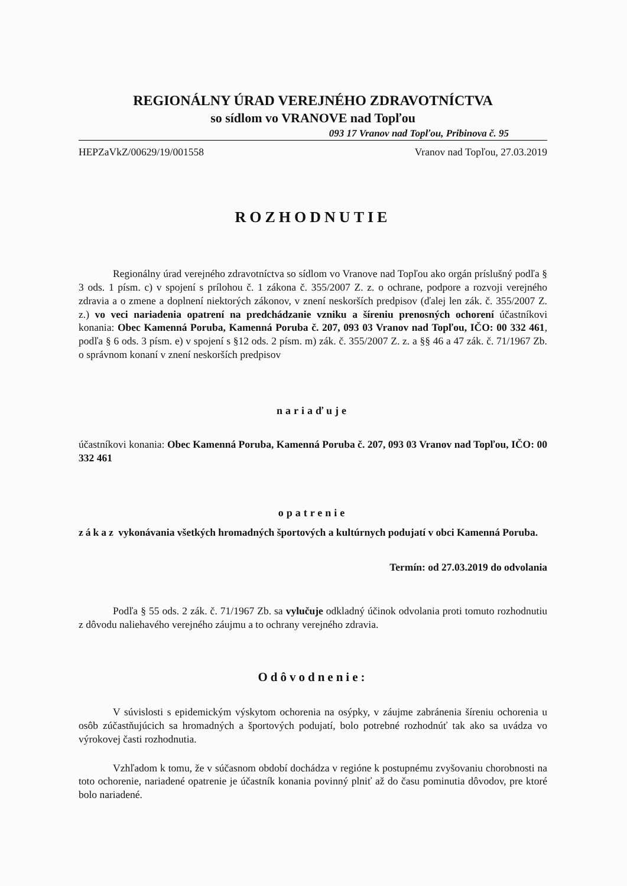REGIONÁLNY ÚRAD VEREJNÉHO ZDRAVOTNÍCTVA
so sídlom vo VRANOVE nad Topľou
093 17 Vranov nad Topľou, Pribinova č. 95
HEPZaVkZ/00629/19/001558 Vranov nad Topľou, 27.03.2019
ROZHODNUTIE
Regionálny úrad verejného zdravotníctva so sídlom vo Vranove nad Topľou ako orgán príslušný podľa § 3 ods. 1 písm. c) v spojení s prílohou č. 1 zákona č. 355/2007 Z. z. o ochrane, podpore a rozvoji verejného zdravia a o zmene a doplnení niektorých zákonov, v znení neskorších predpisov (ďalej len zák. č. 355/2007 Z. z.) vo veci nariadenia opatrení na predchádzanie vzniku a šíreniu prenosných ochorení účastníkovi konania: Obec Kamenná Poruba, Kamenná Poruba č. 207, 093 03 Vranov nad Topľou, IČO: 00 332 461, podľa § 6 ods. 3 písm. e) v spojení s §12 ods. 2 písm. m) zák. č. 355/2007 Z. z. a §§ 46 a 47 zák. č. 71/1967 Zb. o správnom konaní v znení neskorších predpisov
nariaďuje
účastníkovi konania: Obec Kamenná Poruba, Kamenná Poruba č. 207, 093 03 Vranov nad Topľou, IČO: 00 332 461
opatrenie
zákaz vykonávania všetkých hromadných športových a kultúrnych podujatí v obci Kamenná Poruba.
Termín: od 27.03.2019 do odvolania
Podľa § 55 ods. 2 zák. č. 71/1967 Zb. sa vylučuje odkladný účinok odvolania proti tomuto rozhodnutiu z dôvodu naliehavého verejného záujmu a to ochrany verejného zdravia.
Odôvodnenie:
V súvislosti s epidemickým výskytom ochorenia na osýpky, v záujme zabránenia šíreniu ochorenia u osôb zúčastňujúcich sa hromadných a športových podujatí, bolo potrebné rozhodnúť tak ako sa uvádza vo výrokovej časti rozhodnutia.
Vzhľadom k tomu, že v súčasnom období dochádza v regióne k postupnému zvyšovaniu chorobnosti na toto ochorenie, nariadené opatrenie je účastník konania povinný plniť až do času pominutia dôvodov, pre ktoré bolo nariadené.